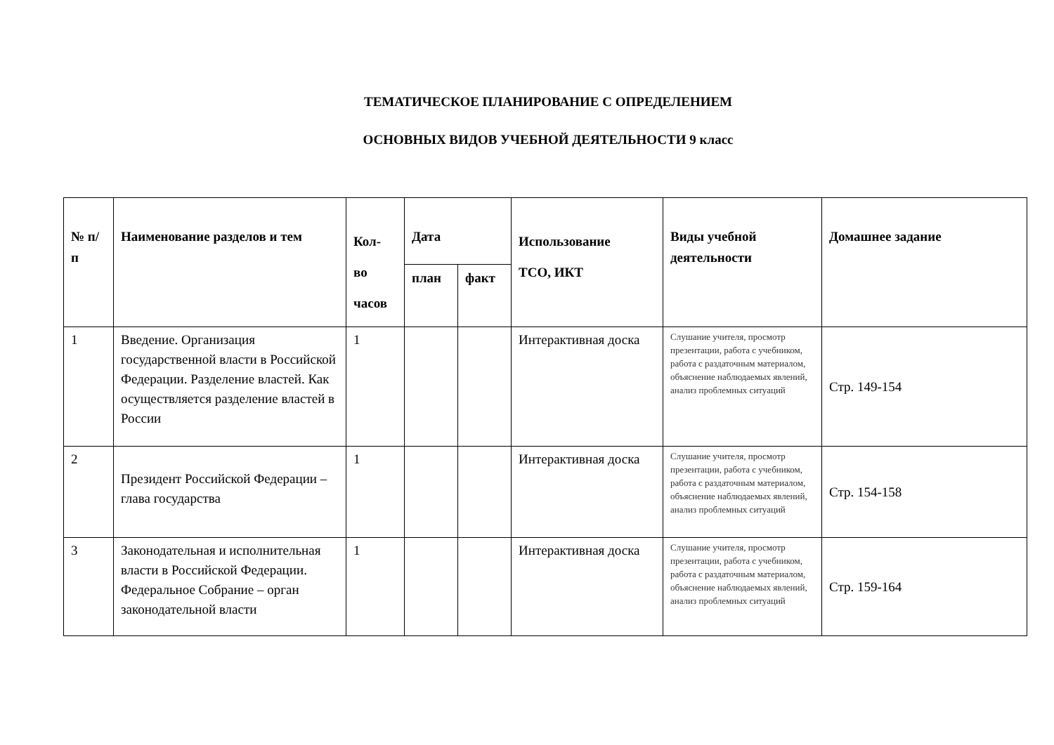ТЕМАТИЧЕСКОЕ ПЛАНИРОВАНИЕ С ОПРЕДЕЛЕНИЕМ
ОСНОВНЫХ ВИДОВ УЧЕБНОЙ ДЕЯТЕЛЬНОСТИ 9 класс
| № п/п | Наименование разделов и тем | Кол- во часов | Дата | | Использование ТСО, ИКТ | Виды учебной деятельности | Домашнее задание |
| --- | --- | --- | --- | --- | --- | --- | --- |
| | | | план | факт | | | |
| 1 | Введение. Организация государственной власти в Российской Федерации. Разделение властей. Как осуществляется разделение властей в России | 1 | | | Интерактивная доска | Слушание учителя, просмотр презентации, работа с учебником, работа с раздаточным материалом, объяснение наблюдаемых явлений, анализ проблемных ситуаций | Стр. 149-154 |
| 2 | Президент Российской Федерации – глава государства | 1 | | | Интерактивная доска | Слушание учителя, просмотр презентации, работа с учебником, работа с раздаточным материалом, объяснение наблюдаемых явлений, анализ проблемных ситуаций | Стр. 154-158 |
| 3 | Законодательная и исполнительная власти в Российской Федерации. Федеральное Собрание – орган законодательной власти | 1 | | | Интерактивная доска | Слушание учителя, просмотр презентации, работа с учебником, работа с раздаточным материалом, объяснение наблюдаемых явлений, анализ проблемных ситуаций | Стр. 159-164 |